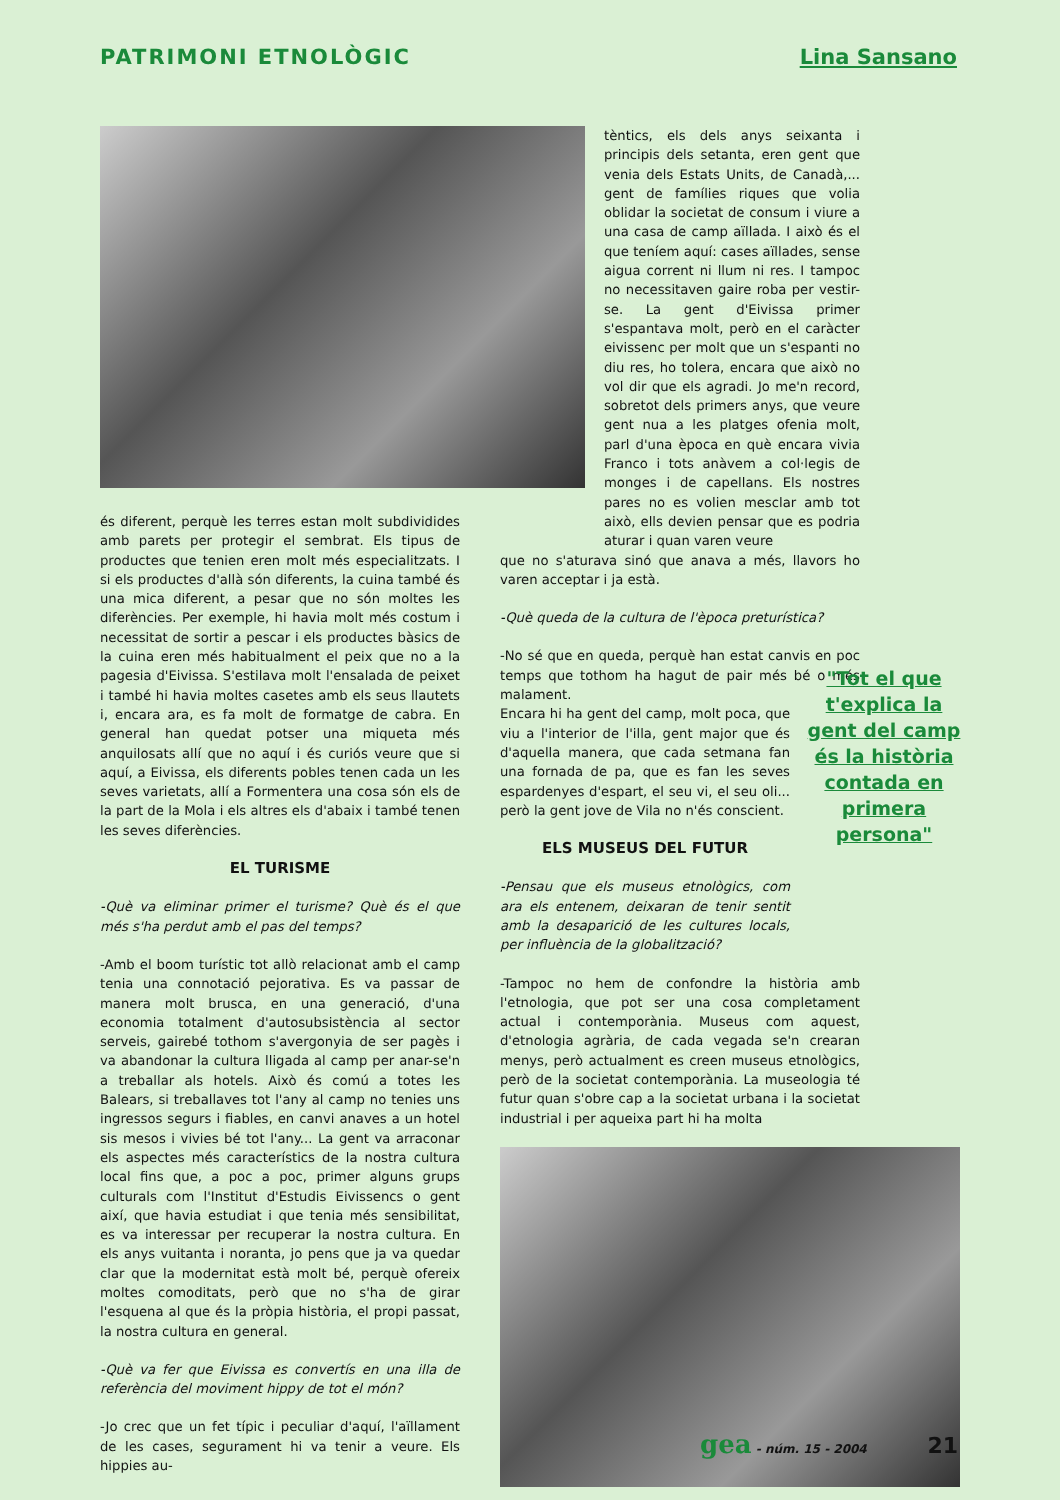PATRIMONI ETNOLÒGIC Lina Sansano
és diferent, perquè les terres estan molt subdividides amb parets per protegir el sembrat. Els tipus de productes que tenien eren molt més especialitzats. I si els productes d'allà són diferents, la cuina també és una mica diferent, a pesar que no són moltes les diferències. Per exemple, hi havia molt més costum i necessitat de sortir a pescar i els productes bàsics de la cuina eren més habitualment el peix que no a la pagesia d'Eivissa. S'estilava molt l'ensalada de peixet i també hi havia moltes casetes amb els seus llautets i, encara ara, es fa molt de formatge de cabra. En general han quedat potser una miqueta més anquilosats allí que no aquí i és curiós veure que si aquí, a Eivissa, els diferents pobles tenen cada un les seves varietats, allí a Formentera una cosa són els de la part de la Mola i els altres els d'abaix i també tenen les seves diferències.
EL TURISME
-Què va eliminar primer el turisme? Què és el que més s'ha perdut amb el pas del temps?
-Amb el boom turístic tot allò relacionat amb el camp tenia una connotació pejorativa. Es va passar de manera molt brusca, en una generació, d'una economia totalment d'autosubsistència al sector serveis, gairebé tothom s'avergonyia de ser pagès i va abandonar la cultura lligada al camp per anar-se'n a treballar als hotels. Això és comú a totes les Balears, si treballaves tot l'any al camp no tenies uns ingressos segurs i fiables, en canvi anaves a un hotel sis mesos i vivies bé tot l'any... La gent va arraconar els aspectes més característics de la nostra cultura local fins que, a poc a poc, primer alguns grups culturals com l'Institut d'Estudis Eivissencs o gent així, que havia estudiat i que tenia més sensibilitat, es va interessar per recuperar la nostra cultura. En els anys vuitanta i noranta, jo pens que ja va quedar clar que la modernitat està molt bé, perquè ofereix moltes comoditats, però que no s'ha de girar l'esquena al que és la pròpia història, el propi passat, la nostra cultura en general.
-Què va fer que Eivissa es convertís en una illa de referència del moviment hippy de tot el món?
-Jo crec que un fet típic i peculiar d'aquí, l'aïllament de les cases, segurament hi va tenir a veure. Els hippies au-
tèntics, els dels anys seixanta i principis dels setanta, eren gent que venia dels Estats Units, de Canadà,... gent de famílies riques que volia oblidar la societat de consum i viure a una casa de camp aïllada. I això és el que teníem aquí: cases aïllades, sense aigua corrent ni llum ni res. I tampoc no necessitaven gaire roba per vestir-se. La gent d'Eivissa primer s'espantava molt, però en el caràcter eivissenc per molt que un s'espanti no diu res, ho tolera, encara que això no vol dir que els agradi. Jo me'n record, sobretot dels primers anys, que veure gent nua a les platges ofenia molt, parl d'una època en què encara vivia Franco i tots anàvem a col·legis de monges i de capellans. Els nostres pares no es volien mesclar amb tot això, ells devien pensar que es podria aturar i quan varen veure
que no s'aturava sinó que anava a més, llavors ho varen acceptar i ja està.
-Què queda de la cultura de l'època preturística?
-No sé que en queda, perquè han estat canvis en poc temps que tothom ha hagut de pair més bé o més malament.
Encara hi ha gent del camp, molt poca, que viu a l'interior de l'illa, gent major que és d'aquella manera, que cada setmana fan una fornada de pa, que es fan les seves espardenyes d'espart, el seu vi, el seu oli... però la gent jove de Vila no n'és conscient.
ELS MUSEUS DEL FUTUR
-Pensau que els museus etnològics, com ara els entenem, deixaran de tenir sentit amb la desaparició de les cultures locals, per influència de la globalització?
-Tampoc no hem de confondre la història amb l'etnologia, que pot ser una cosa completament actual i contemporània. Museus com aquest, d'etnologia agrària, de cada vegada se'n crearan menys, però actualment es creen museus etnològics, però de la societat contemporània. La museologia té futur quan s'obre cap a la societat urbana i la societat industrial i per aqueixa part hi ha molta
"Tot el que t'explica la gent del camp és la història contada en primera persona"
gea - núm. 15 - 2004 21